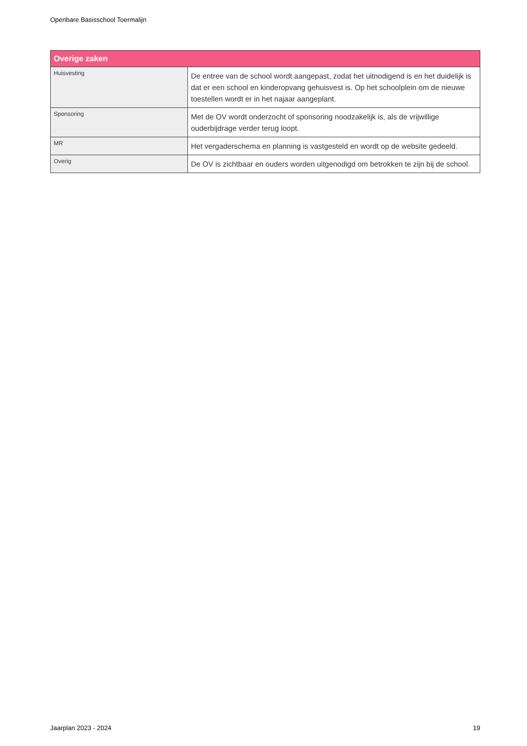Openbare Basisschool Toermalijn
| Overige zaken | |
| --- | --- |
| Huisvesting | De entree van de school wordt aangepast, zodat het uitnodigend is en het duidelijk is dat er een school en kinderopvang gehuisvest is. Op het schoolplein om de nieuwe toestellen wordt er in het najaar aangeplant. |
| Sponsoring | Met de OV wordt onderzocht of sponsoring noodzakelijk is, als de vrijwillige ouderbijdrage verder terug loopt. |
| MR | Het vergaderschema en planning is vastgesteld en wordt op de website gedeeld. |
| Overig | De OV is zichtbaar en ouders worden uitgenodigd om betrokken te zijn bij de school. |
Jaarplan 2023 - 2024 19